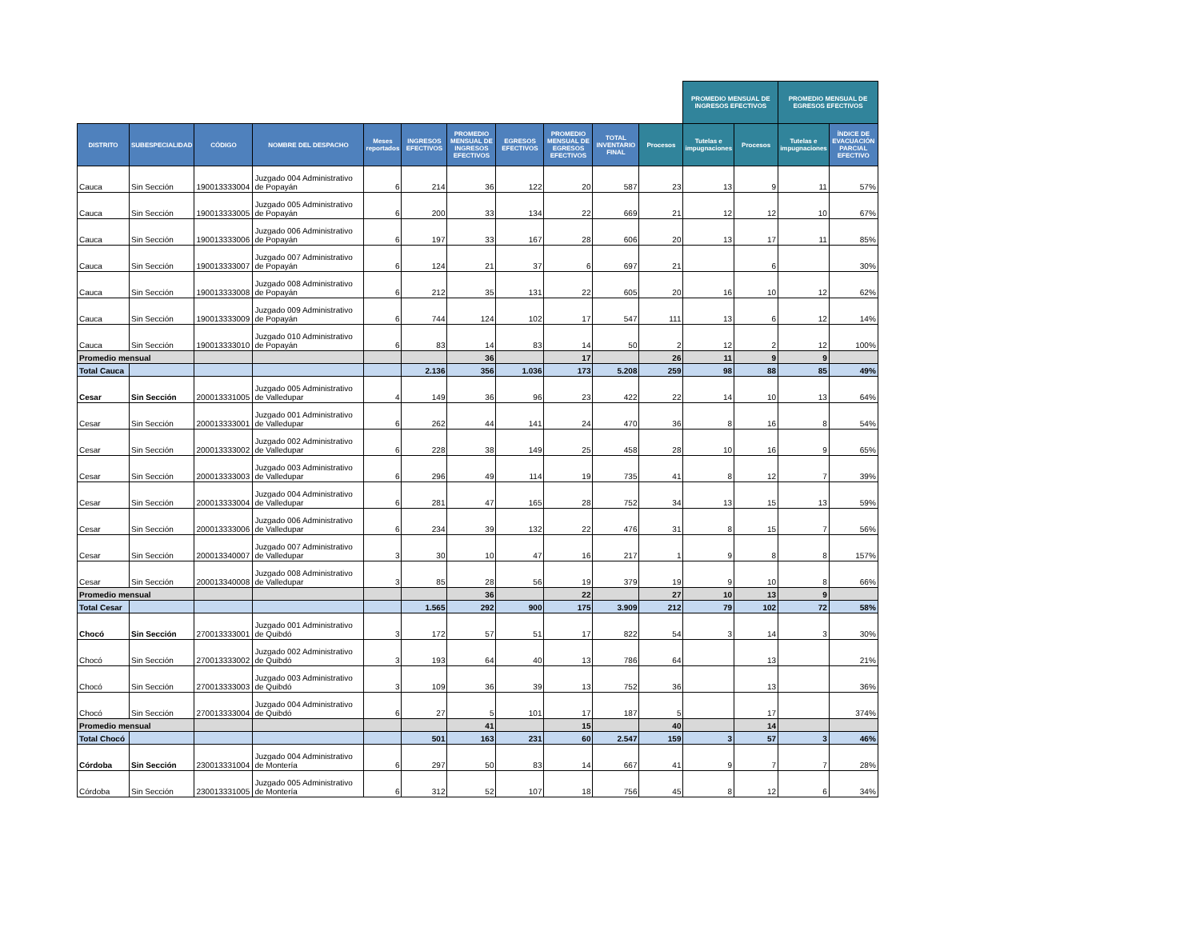| | | | | | | | | | | | PROMEDIO MENSUAL DE INGRESOS EFECTIVOS | | PROMEDIO MENSUAL DE EGRESOS EFECTIVOS | | |
| --- | --- | --- | --- | --- | --- | --- | --- | --- | --- | --- | --- | --- | --- | --- | --- |
| DISTRITO | SUBESPECIALIDAD | CÓDIGO | NOMBRE DEL DESPACHO | Meses reportados | INGRESOS EFECTIVOS | PROMEDIO MENSUAL DE INGRESOS EFECTIVOS | EGRESOS EFECTIVOS | PROMEDIO MENSUAL DE EGRESOS EFECTIVOS | TOTAL INVENTARIO FINAL | Procesos | Tutelas e impugnaciones | Procesos | Tutelas e impugnaciones | ÍNDICE DE EVACUACIÓN PARCIAL EFECTIVO | |
| Cauca | Sin Sección | 190013333004 | Juzgado 004 Administrativo de Popayán | 6 | 214 | 36 | 122 | 20 | 587 | 23 | 13 | 9 | 11 | 57% | |
| Cauca | Sin Sección | 190013333005 | Juzgado 005 Administrativo de Popayán | 6 | 200 | 33 | 134 | 22 | 669 | 21 | 12 | 12 | 10 | 67% | |
| Cauca | Sin Sección | 190013333006 | Juzgado 006 Administrativo de Popayán | 6 | 197 | 33 | 167 | 28 | 606 | 20 | 13 | 17 | 11 | 85% | |
| Cauca | Sin Sección | 190013333007 | Juzgado 007 Administrativo de Popayán | 6 | 124 | 21 | 37 | 6 | 697 | 21 | | 6 | | 30% | |
| Cauca | Sin Sección | 190013333008 | Juzgado 008 Administrativo de Popayán | 6 | 212 | 35 | 131 | 22 | 605 | 20 | 16 | 10 | 12 | 62% | |
| Cauca | Sin Sección | 190013333009 | Juzgado 009 Administrativo de Popayán | 6 | 744 | 124 | 102 | 17 | 547 | 111 | 13 | 6 | 12 | 14% | |
| Cauca | Sin Sección | 190013333010 | Juzgado 010 Administrativo de Popayán | 6 | 83 | 14 | 83 | 14 | 50 | 2 | 12 | 2 | 12 | 100% | |
| Promedio mensual | | | | | | 36 | | 17 | | 26 | 11 | 9 | 9 | | |
| Total Cauca | | | | | 2.136 | 356 | 1.036 | 173 | 5.208 | 259 | 98 | 88 | 85 | 49% | |
| Cesar | Sin Sección | 200013331005 | Juzgado 005 Administrativo de Valledupar | 4 | 149 | 36 | 96 | 23 | 422 | 22 | 14 | 10 | 13 | 64% | |
| Cesar | Sin Sección | 200013333001 | Juzgado 001 Administrativo de Valledupar | 6 | 262 | 44 | 141 | 24 | 470 | 36 | 8 | 16 | 8 | 54% | |
| Cesar | Sin Sección | 200013333002 | Juzgado 002 Administrativo de Valledupar | 6 | 228 | 38 | 149 | 25 | 458 | 28 | 10 | 16 | 9 | 65% | |
| Cesar | Sin Sección | 200013333003 | Juzgado 003 Administrativo de Valledupar | 6 | 296 | 49 | 114 | 19 | 735 | 41 | 8 | 12 | 7 | 39% | |
| Cesar | Sin Sección | 200013333004 | Juzgado 004 Administrativo de Valledupar | 6 | 281 | 47 | 165 | 28 | 752 | 34 | 13 | 15 | 13 | 59% | |
| Cesar | Sin Sección | 200013333006 | Juzgado 006 Administrativo de Valledupar | 6 | 234 | 39 | 132 | 22 | 476 | 31 | 8 | 15 | 7 | 56% | |
| Cesar | Sin Sección | 200013340007 | Juzgado 007 Administrativo de Valledupar | 3 | 30 | 10 | 47 | 16 | 217 | 1 | 9 | 8 | 8 | 157% | |
| Cesar | Sin Sección | 200013340008 | Juzgado 008 Administrativo de Valledupar | 3 | 85 | 28 | 56 | 19 | 379 | 19 | 9 | 10 | 8 | 66% | |
| Promedio mensual | | | | | | 36 | | 22 | | 27 | 10 | 13 | 9 | | |
| Total Cesar | | | | | 1.565 | 292 | 900 | 175 | 3.909 | 212 | 79 | 102 | 72 | 58% | |
| Chocó | Sin Sección | 270013333001 | Juzgado 001 Administrativo de Quibdó | 3 | 172 | 57 | 51 | 17 | 822 | 54 | 3 | 14 | 3 | 30% | |
| Chocó | Sin Sección | 270013333002 | Juzgado 002 Administrativo de Quibdó | 3 | 193 | 64 | 40 | 13 | 786 | 64 | | 13 | | 21% | |
| Chocó | Sin Sección | 270013333003 | Juzgado 003 Administrativo de Quibdó | 3 | 109 | 36 | 39 | 13 | 752 | 36 | | 13 | | 36% | |
| Chocó | Sin Sección | 270013333004 | Juzgado 004 Administrativo de Quibdó | 6 | 27 | 5 | 101 | 17 | 187 | 5 | | 17 | | 374% | |
| Promedio mensual | | | | | | 41 | | 15 | | 40 | | 14 | | | |
| Total Chocó | | | | | 501 | 163 | 231 | 60 | 2.547 | 159 | 3 | 57 | 3 | 46% | |
| Córdoba | Sin Sección | 230013331004 | Juzgado 004 Administrativo de Montería | 6 | 297 | 50 | 83 | 14 | 667 | 41 | 9 | 7 | 7 | 28% | |
| Córdoba | Sin Sección | 230013331005 | Juzgado 005 Administrativo de Montería | 6 | 312 | 52 | 107 | 18 | 756 | 45 | 8 | 12 | 6 | 34% | |